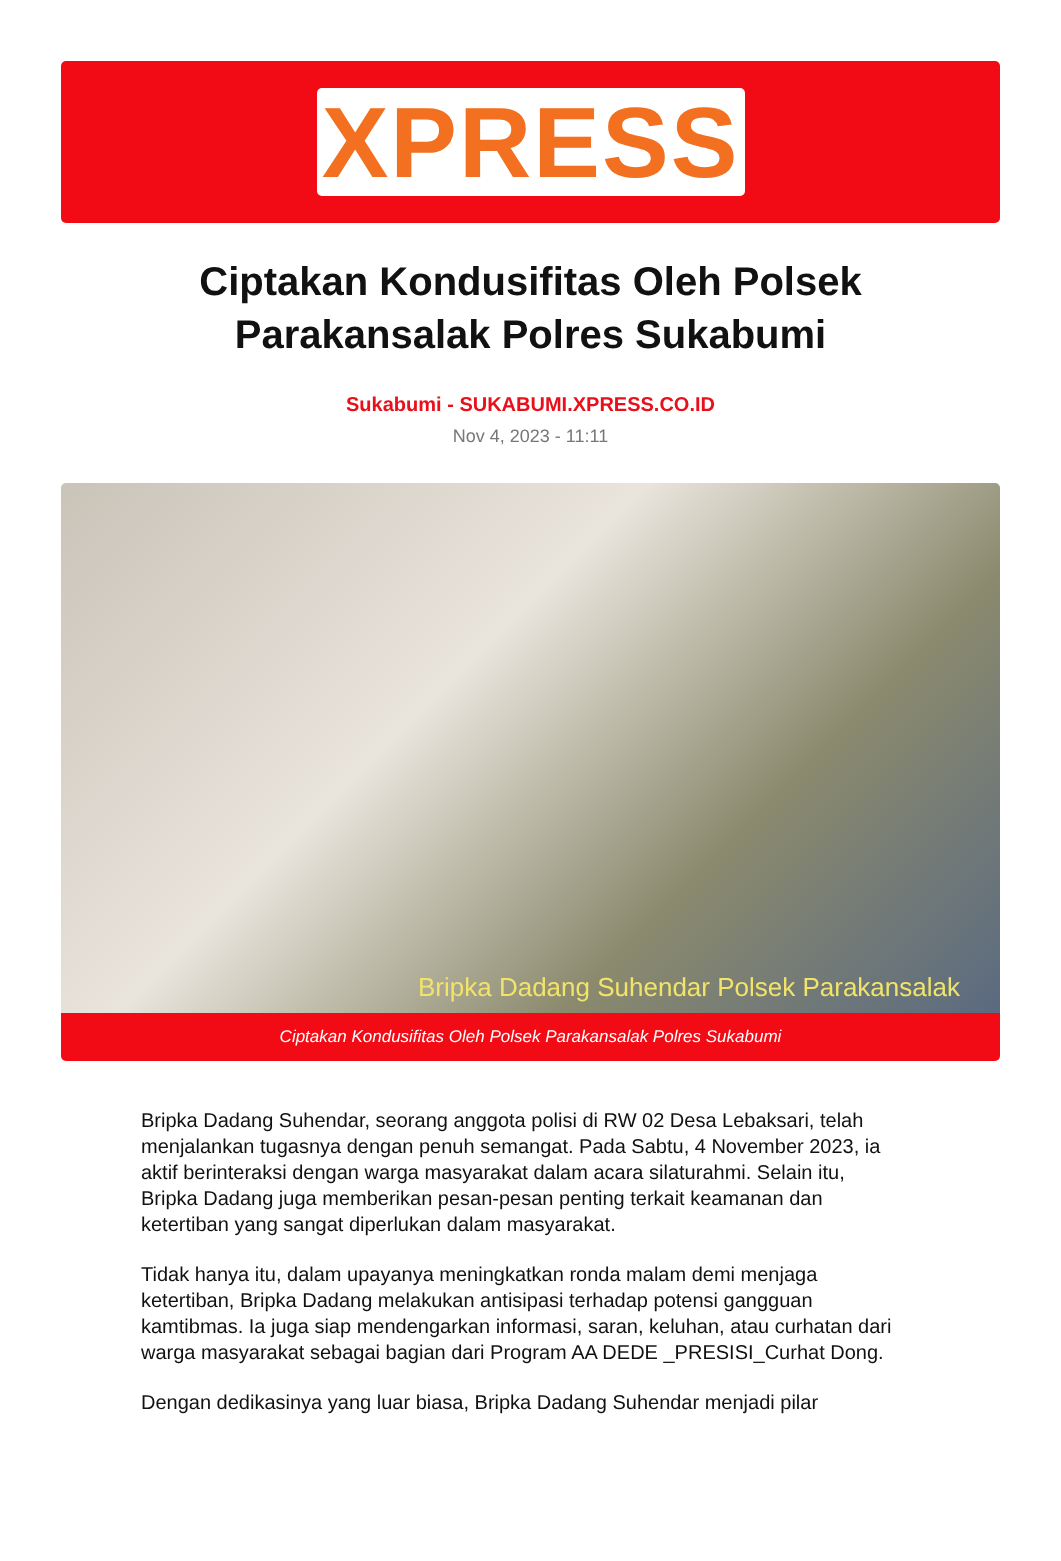XPRESS
Ciptakan Kondusifitas Oleh Polsek Parakansalak Polres Sukabumi
Sukabumi - SUKABUMI.XPRESS.CO.ID
Nov 4, 2023 - 11:11
Bripka Dadang Suhendar Polsek Parakansalak
Ciptakan Kondusifitas Oleh Polsek Parakansalak Polres Sukabumi
Bripka Dadang Suhendar, seorang anggota polisi di RW 02 Desa Lebaksari, telah menjalankan tugasnya dengan penuh semangat. Pada Sabtu, 4 November 2023, ia aktif berinteraksi dengan warga masyarakat dalam acara silaturahmi. Selain itu, Bripka Dadang juga memberikan pesan-pesan penting terkait keamanan dan ketertiban yang sangat diperlukan dalam masyarakat.
Tidak hanya itu, dalam upayanya meningkatkan ronda malam demi menjaga ketertiban, Bripka Dadang melakukan antisipasi terhadap potensi gangguan kamtibmas. Ia juga siap mendengarkan informasi, saran, keluhan, atau curhatan dari warga masyarakat sebagai bagian dari Program AA DEDE _PRESISI_Curhat Dong.
Dengan dedikasinya yang luar biasa, Bripka Dadang Suhendar menjadi pilar